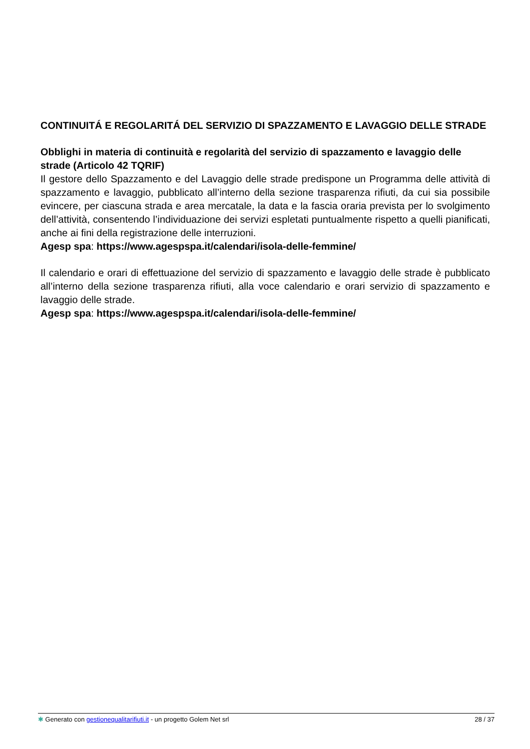CONTINUITÁ E REGOLARITÁ DEL SERVIZIO DI SPAZZAMENTO E LAVAGGIO DELLE STRADE
Obblighi in materia di continuità e regolarità del servizio di spazzamento e lavaggio delle strade (Articolo 42 TQRIF)
Il gestore dello Spazzamento e del Lavaggio delle strade predispone un Programma delle attività di spazzamento e lavaggio, pubblicato all’interno della sezione trasparenza rifiuti, da cui sia possibile evincere, per ciascuna strada e area mercatale, la data e la fascia oraria prevista per lo svolgimento dell’attività, consentendo l’individuazione dei servizi espletati puntualmente rispetto a quelli pianificati, anche ai fini della registrazione delle interruzioni.
Agesp spa: https://www.agespspa.it/calendari/isola-delle-femmine/
Il calendario e orari di effettuazione del servizio di spazzamento e lavaggio delle strade è pubblicato all’interno della sezione trasparenza rifiuti, alla voce calendario e orari servizio di spazzamento e lavaggio delle strade.
Agesp spa: https://www.agespspa.it/calendari/isola-delle-femmine/
✱ Generato con gestionequalitarifiuti.it - un progetto Golem Net srl 28 / 37